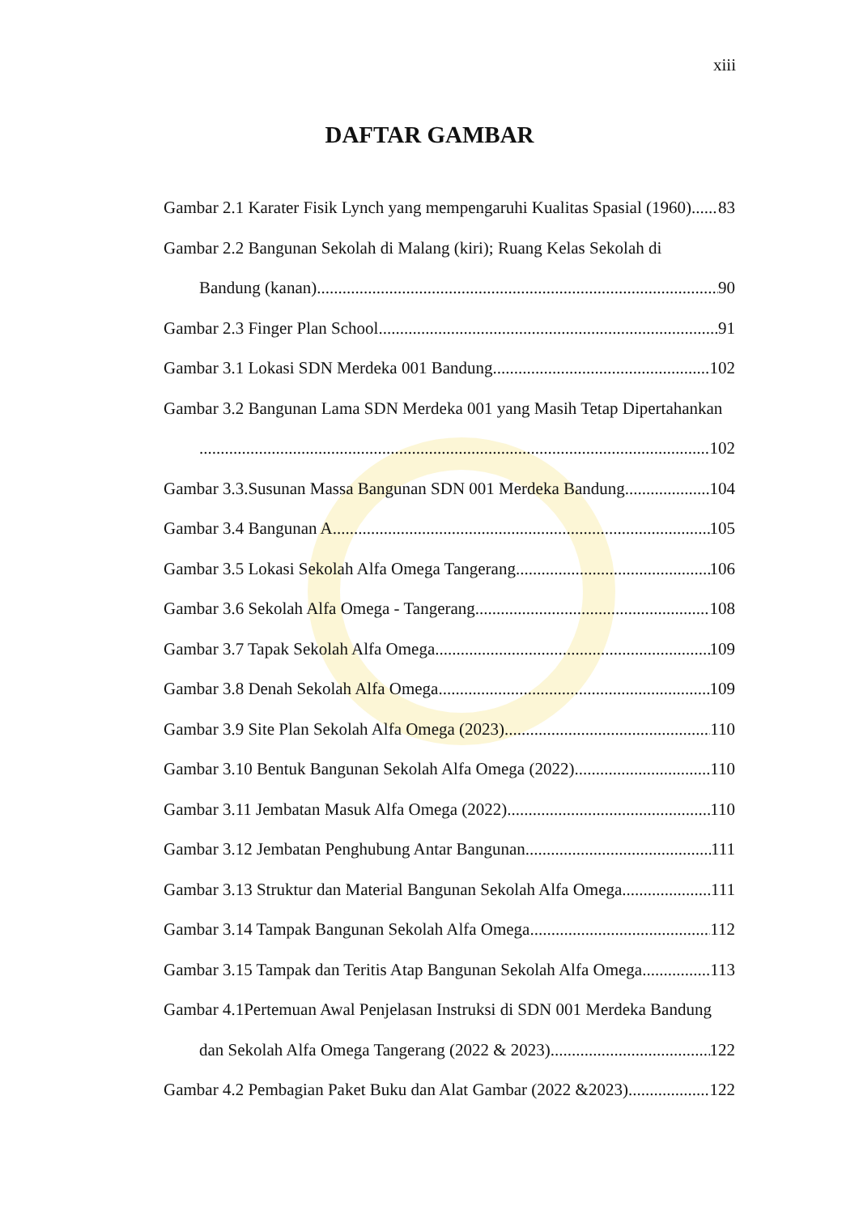xiii
DAFTAR GAMBAR
Gambar 2.1 Karater Fisik Lynch yang mempengaruhi Kualitas Spasial (1960) 83
Gambar 2.2 Bangunan Sekolah di Malang (kiri); Ruang Kelas Sekolah di
Bandung (kanan) 90
Gambar 2.3 Finger Plan School 91
Gambar 3.1 Lokasi SDN Merdeka 001 Bandung 102
Gambar 3.2 Bangunan Lama SDN Merdeka 001 yang Masih Tetap Dipertahankan
102
Gambar 3.3.Susunan Massa Bangunan SDN 001 Merdeka Bandung 104
Gambar 3.4 Bangunan A 105
Gambar 3.5 Lokasi Sekolah Alfa Omega Tangerang 106
Gambar 3.6 Sekolah Alfa Omega - Tangerang 108
Gambar 3.7 Tapak Sekolah Alfa Omega 109
Gambar 3.8 Denah Sekolah Alfa Omega 109
Gambar 3.9 Site Plan Sekolah Alfa Omega (2023) 110
Gambar 3.10 Bentuk Bangunan Sekolah Alfa Omega (2022) 110
Gambar 3.11 Jembatan Masuk Alfa Omega (2022) 110
Gambar 3.12 Jembatan Penghubung Antar Bangunan 111
Gambar 3.13 Struktur dan Material Bangunan Sekolah Alfa Omega 111
Gambar 3.14 Tampak Bangunan Sekolah Alfa Omega 112
Gambar 3.15 Tampak dan Teritis Atap Bangunan Sekolah Alfa Omega 113
Gambar 4.1Pertemuan Awal Penjelasan Instruksi di SDN 001 Merdeka Bandung
dan Sekolah Alfa Omega Tangerang (2022 & 2023) 122
Gambar 4.2 Pembagian Paket Buku dan Alat Gambar (2022 &2023) 122